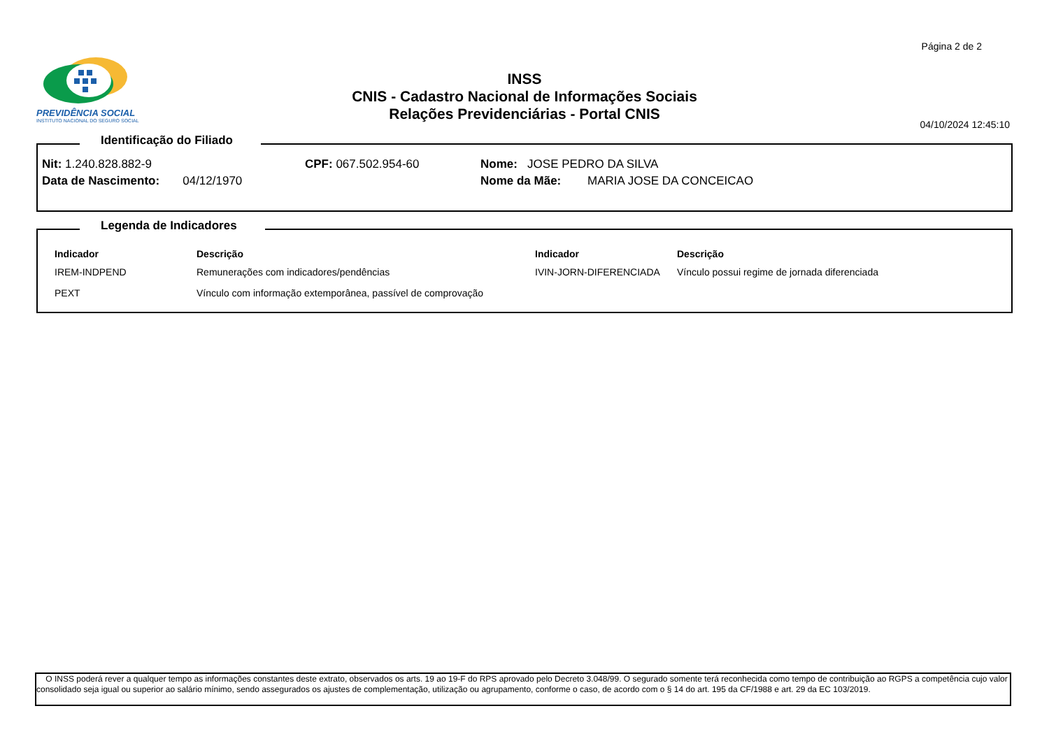Página 2 de 2
PREVIDÊNCIA SOCIAL
INSTITUTO NACIONAL DO SEGURO SOCIAL
INSS
CNIS - Cadastro Nacional de Informações Sociais
Relações Previdenciárias - Portal CNIS
04/10/2024 12:45:10
Identificação do Filiado
| Nit: 1.240.828.882-9 | CPF: 067.502.954-60 | Nome: JOSE PEDRO DA SILVA |
| Data de Nascimento: 04/12/1970 | | Nome da Mãe: MARIA JOSE DA CONCEICAO |
Legenda de Indicadores
| Indicador | Descrição | Indicador | Descrição |
| --- | --- | --- | --- |
| IREM-INDPEND | Remunerações com indicadores/pendências | IVIN-JORN-DIFERENCIADA | Vínculo possui regime de jornada diferenciada |
| PEXT | Vínculo com informação extemporânea, passível de comprovação | | |
O INSS poderá rever a qualquer tempo as informações constantes deste extrato, observados os arts. 19 ao 19-F do RPS aprovado pelo Decreto 3.048/99. O segurado somente terá reconhecida como tempo de contribuição ao RGPS a competência cujo valor consolidado seja igual ou superior ao salário mínimo, sendo assegurados os ajustes de complementação, utilização ou agrupamento, conforme o caso, de acordo com o § 14 do art. 195 da CF/1988 e art. 29 da EC 103/2019.